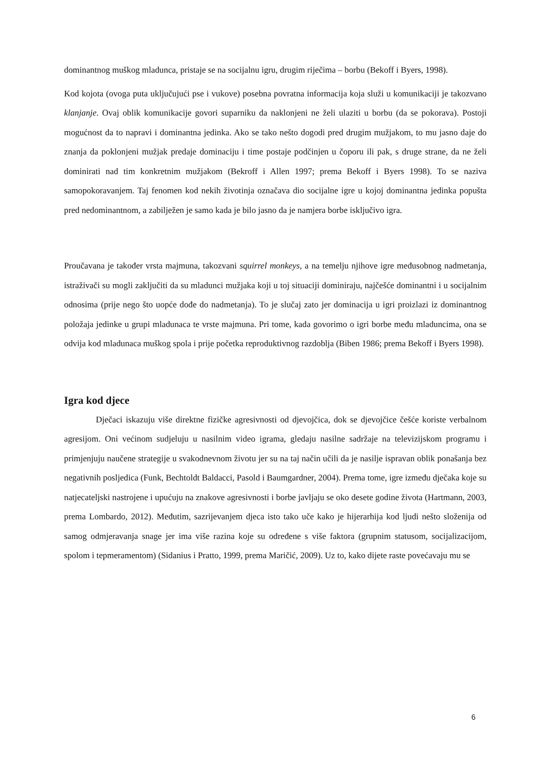dominantnog muškog mladunca, pristaje se na socijalnu igru, drugim riječima – borbu (Bekoff i Byers, 1998).
Kod kojota (ovoga puta uključujući pse i vukove) posebna povratna informacija koja služi u komunikaciji je takozvano klanjanje. Ovaj oblik komunikacije govori suparniku da naklonjeni ne želi ulaziti u borbu (da se pokorava). Postoji mogućnost da to napravi i dominantna jedinka. Ako se tako nešto dogodi pred drugim mužjakom, to mu jasno daje do znanja da poklonjeni mužjak predaje dominaciju i time postaje podčinjen u čoporu ili pak, s druge strane, da ne želi dominirati nad tim konkretnim mužjakom (Bekroff i Allen 1997; prema Bekoff i Byers 1998). To se naziva samopokoravanjem. Taj fenomen kod nekih životinja označava dio socijalne igre u kojoj dominantna jedinka popušta pred nedominantnom, a zabilježen je samo kada je bilo jasno da je namjera borbe isključivo igra.
Proučavana je također vrsta majmuna, takozvani squirrel monkeys, a na temelju njihove igre međusobnog nadmetanja, istraživači su mogli zaključiti da su mladunci mužjaka koji u toj situaciji dominiraju, najčešće dominantni i u socijalnim odnosima (prije nego što uopće dođe do nadmetanja). To je slučaj zato jer dominacija u igri proizlazi iz dominantnog položaja jedinke u grupi mladunaca te vrste majmuna. Pri tome, kada govorimo o igri borbe među mladuncima, ona se odvija kod mladunaca muškog spola i prije početka reproduktivnog razdoblja (Biben 1986; prema Bekoff i Byers 1998).
Igra kod djece
Dječaci iskazuju više direktne fizičke agresivnosti od djevojčica, dok se djevojčice češće koriste verbalnom agresijom. Oni većinom sudjeluju u nasilnim video igrama, gledaju nasilne sadržaje na televizijskom programu i primjenjuju naučene strategije u svakodnevnom životu jer su na taj način učili da je nasilje ispravan oblik ponašanja bez negativnih posljedica (Funk, Bechtoldt Baldacci, Pasold i Baumgardner, 2004). Prema tome, igre između dječaka koje su natjecateljski nastrojene i upućuju na znakove agresivnosti i borbe javljaju se oko desete godine života (Hartmann, 2003, prema Lombardo, 2012). Međutim, sazrijevanjem djeca isto tako uče kako je hijerarhija kod ljudi nešto složenija od samog odmjeravanja snage jer ima više razina koje su određene s više faktora (grupnim statusom, socijalizacijom, spolom i tepmeramentom) (Sidanius i Pratto, 1999, prema Maričić, 2009). Uz to, kako dijete raste povećavaju mu se
6